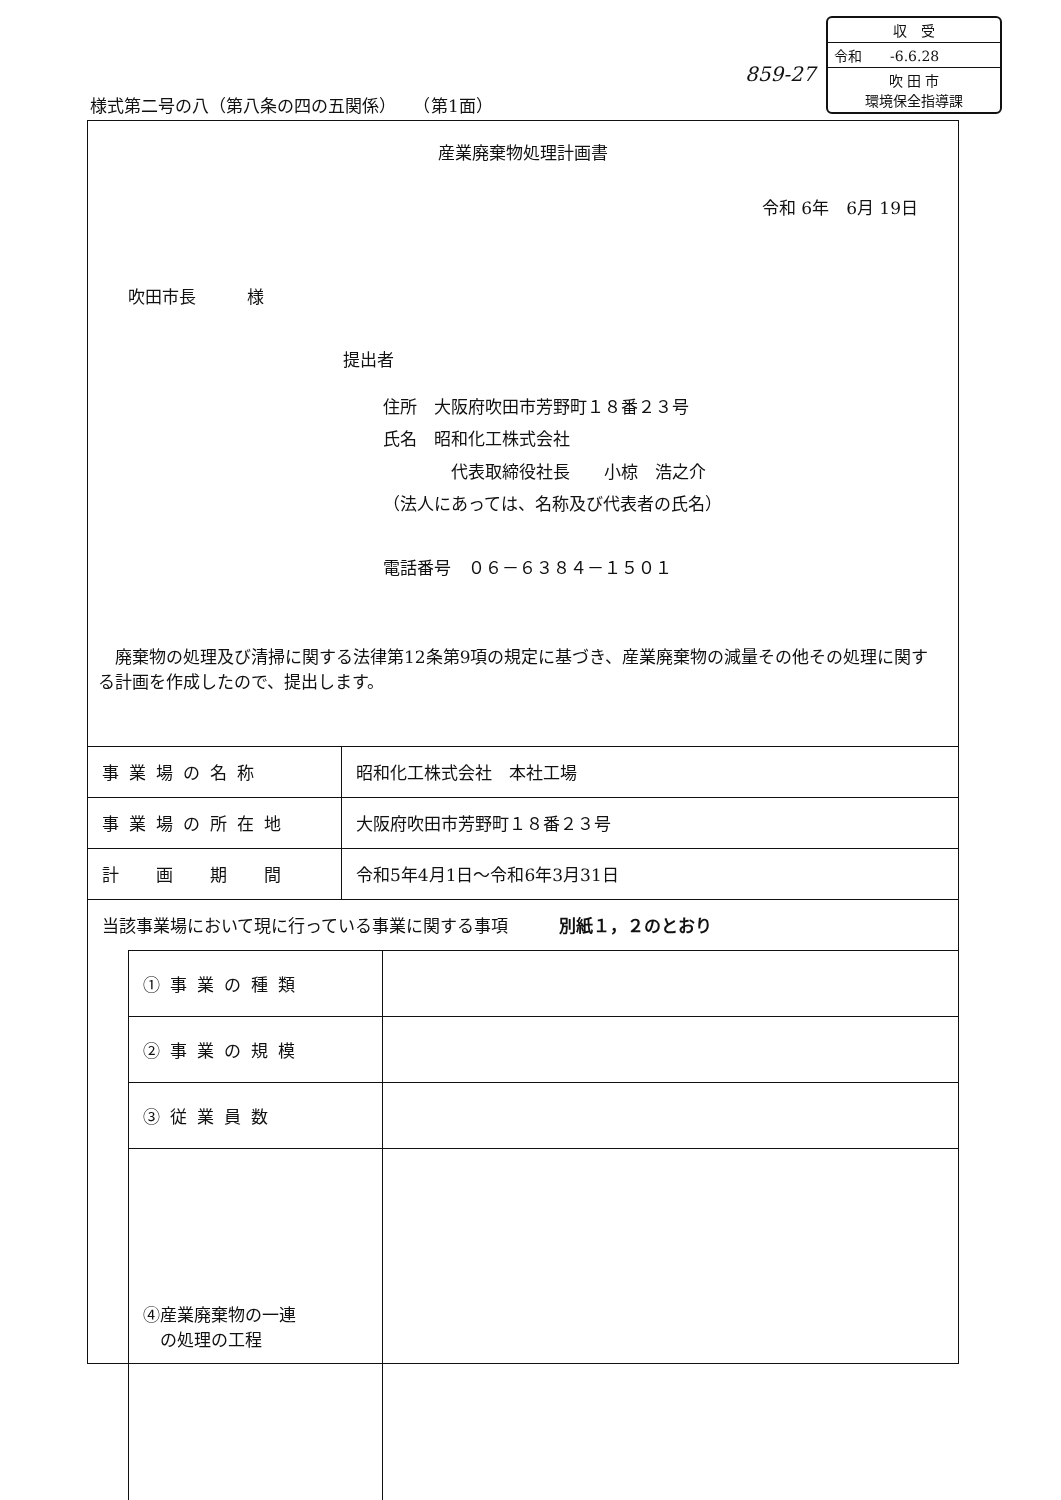859-27
収　受
令和　　-6.6.28
吹 田 市
環境保全指導課
様式第二号の八（第八条の四の五関係）　　（第1面）
産業廃棄物処理計画書
令和 6年　6月 19日
吹田市長　　　様
提出者
住所　大阪府吹田市芳野町１８番２３号
氏名　昭和化工株式会社
　　　　代表取締役社長　　小椋　浩之介
（法人にあっては、名称及び代表者の氏名）
電話番号　０６－６３８４－１５０１
　廃棄物の処理及び清掃に関する法律第12条第9項の規定に基づき、産業廃棄物の減量その他その処理に関する計画を作成したので、提出します。
| 事業場の名称 | 昭和化工株式会社 本社工場 |
| 事業場の所在地 | 大阪府吹田市芳野町１８番２３号 |
| 計 画 期 間 | 令和5年4月1日～令和6年3月31日 |
| 当該事業場において現に行っている事業に関する事項 別紙１，２のとおり | |
| ①事業の種類 | |
| ②事業の規模 | |
| ③従業員数 | |
| ④産業廃棄物の一連 の処理の工程 | |